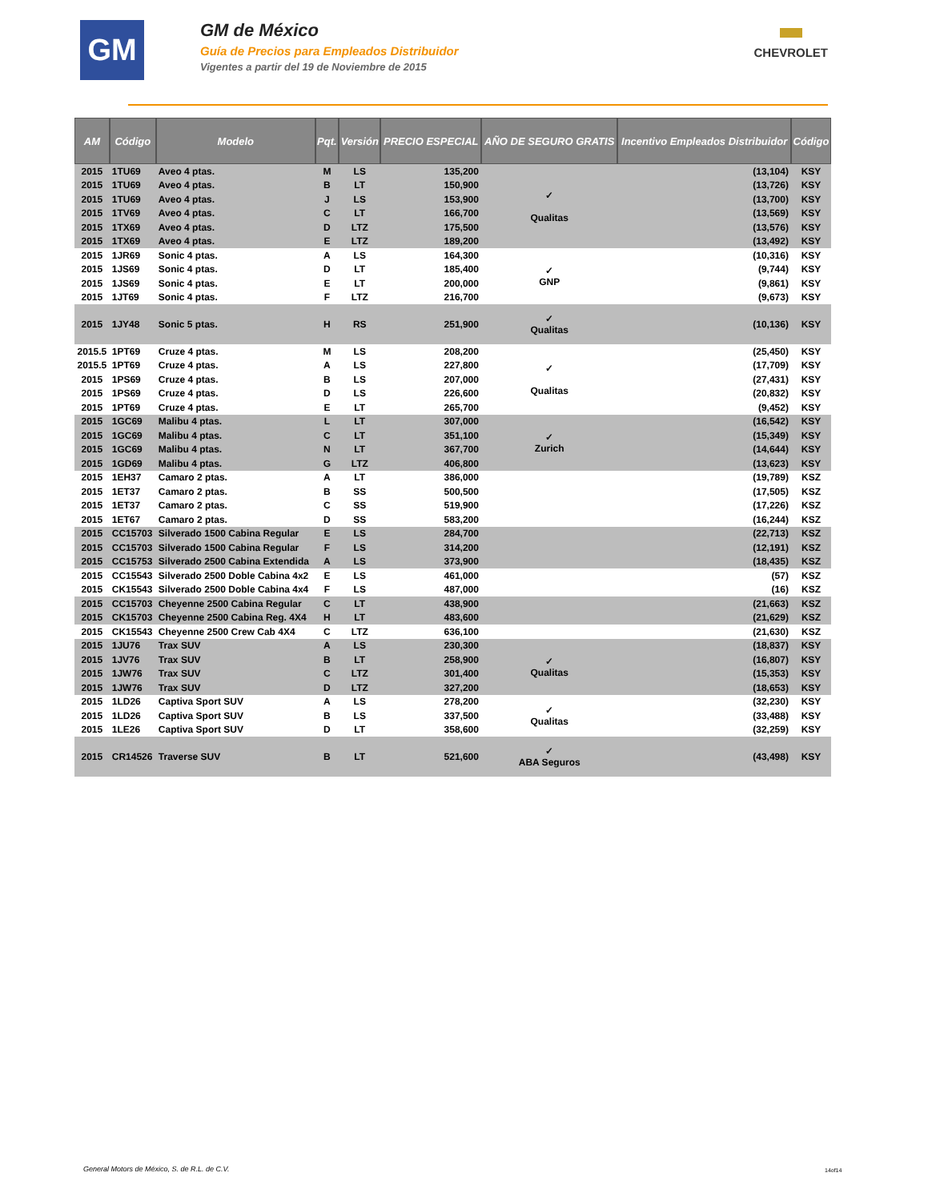GM
GM de México
Guía de Precios para Empleados Distribuidor
Vigentes a partir del 19 de Noviembre de 2015
CHEVROLET
| AM | Código | Modelo | Pqt. | Versión | PRECIO ESPECIAL | AÑO DE SEGURO GRATIS | Incentivo Empleados Distribuidor | Código |
| --- | --- | --- | --- | --- | --- | --- | --- | --- |
| 2015 | 1TU69 | Aveo 4 ptas. | M | LS | 135,200 | ✓ Qualitas | (13,104) | KSY |
| 2015 | 1TU69 | Aveo 4 ptas. | B | LT | 150,900 | | (13,726) | KSY |
| 2015 | 1TU69 | Aveo 4 ptas. | J | LS | 153,900 | | (13,700) | KSY |
| 2015 | 1TV69 | Aveo 4 ptas. | C | LT | 166,700 | | (13,569) | KSY |
| 2015 | 1TX69 | Aveo 4 ptas. | D | LTZ | 175,500 | | (13,576) | KSY |
| 2015 | 1TX69 | Aveo 4 ptas. | E | LTZ | 189,200 | | (13,492) | KSY |
| 2015 | 1JR69 | Sonic 4 ptas. | A | LS | 164,300 | ✓ GNP | (10,316) | KSY |
| 2015 | 1JS69 | Sonic 4 ptas. | D | LT | 185,400 | | (9,744) | KSY |
| 2015 | 1JS69 | Sonic 4 ptas. | E | LT | 200,000 | | (9,861) | KSY |
| 2015 | 1JT69 | Sonic 4 ptas. | F | LTZ | 216,700 | | (9,673) | KSY |
| 2015 | 1JY48 | Sonic 5 ptas. | H | RS | 251,900 | ✓ Qualitas | (10,136) | KSY |
| 2015.5 | 1PT69 | Cruze 4 ptas. | M | LS | 208,200 | ✓ Qualitas | (25,450) | KSY |
| 2015.5 | 1PT69 | Cruze 4 ptas. | A | LS | 227,800 | | (17,709) | KSY |
| 2015 | 1PS69 | Cruze 4 ptas. | B | LS | 207,000 | | (27,431) | KSY |
| 2015 | 1PS69 | Cruze 4 ptas. | D | LS | 226,600 | | (20,832) | KSY |
| 2015 | 1PT69 | Cruze 4 ptas. | E | LT | 265,700 | | (9,452) | KSY |
| 2015 | 1GC69 | Malibu 4 ptas. | L | LT | 307,000 | ✓ Zurich | (16,542) | KSY |
| 2015 | 1GC69 | Malibu 4 ptas. | C | LT | 351,100 | | (15,349) | KSY |
| 2015 | 1GC69 | Malibu 4 ptas. | N | LT | 367,700 | | (14,644) | KSY |
| 2015 | 1GD69 | Malibu 4 ptas. | G | LTZ | 406,800 | | (13,623) | KSY |
| 2015 | 1EH37 | Camaro 2 ptas. | A | LT | 386,000 | | (19,789) | KSZ |
| 2015 | 1ET37 | Camaro 2 ptas. | B | SS | 500,500 | | (17,505) | KSZ |
| 2015 | 1ET37 | Camaro 2 ptas. | C | SS | 519,900 | | (17,226) | KSZ |
| 2015 | 1ET67 | Camaro 2 ptas. | D | SS | 583,200 | | (16,244) | KSZ |
| 2015 | CC15703 | Silverado 1500 Cabina Regular | E | LS | 284,700 | | (22,713) | KSZ |
| 2015 | CC15703 | Silverado 1500 Cabina Regular | F | LS | 314,200 | | (12,191) | KSZ |
| 2015 | CC15753 | Silverado 2500 Cabina Extendida | A | LS | 373,900 | | (18,435) | KSZ |
| 2015 | CC15543 | Silverado 2500 Doble Cabina 4x2 | E | LS | 461,000 | | (57) | KSZ |
| 2015 | CK15543 | Silverado 2500 Doble Cabina 4x4 | F | LS | 487,000 | | (16) | KSZ |
| 2015 | CC15703 | Cheyenne 2500 Cabina Regular | C | LT | 438,900 | | (21,663) | KSZ |
| 2015 | CK15703 | Cheyenne 2500 Cabina Reg. 4X4 | H | LT | 483,600 | | (21,629) | KSZ |
| 2015 | CK15543 | Cheyenne 2500 Crew Cab 4X4 | C | LTZ | 636,100 | | (21,630) | KSZ |
| 2015 | 1JU76 | Trax SUV | A | LS | 230,300 | ✓ Qualitas | (18,837) | KSY |
| 2015 | 1JV76 | Trax SUV | B | LT | 258,900 | | (16,807) | KSY |
| 2015 | 1JW76 | Trax SUV | C | LTZ | 301,400 | | (15,353) | KSY |
| 2015 | 1JW76 | Trax SUV | D | LTZ | 327,200 | | (18,653) | KSY |
| 2015 | 1LD26 | Captiva Sport SUV | A | LS | 278,200 | ✓ Qualitas | (32,230) | KSY |
| 2015 | 1LD26 | Captiva Sport SUV | B | LS | 337,500 | | (33,488) | KSY |
| 2015 | 1LE26 | Captiva Sport SUV | D | LT | 358,600 | | (32,259) | KSY |
| 2015 | CR14526 | Traverse SUV | B | LT | 521,600 | ✓ ABA Seguros | (43,498) | KSY |
General Motors de México, S. de R.L. de C.V.
14of14